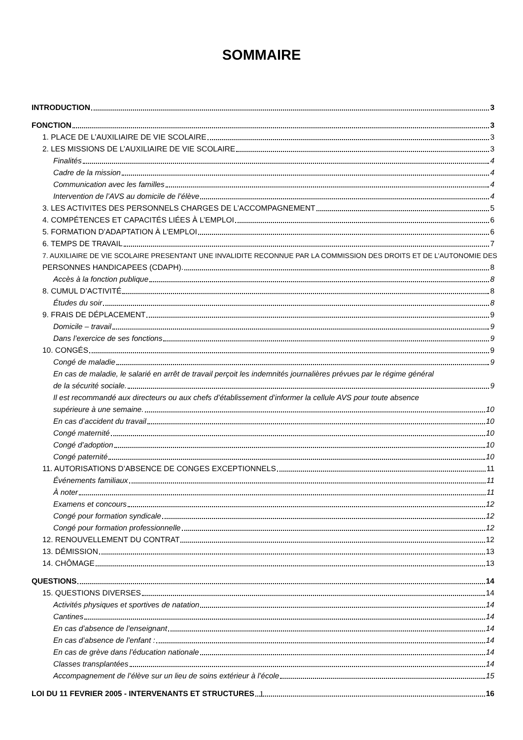SOMMAIRE
INTRODUCTION 3
FONCTION 3
1. PLACE DE L’AUXILIAIRE DE VIE SCOLAIRE 3
2. LES MISSIONS DE L’AUXILIAIRE DE VIE SCOLAIRE 3
Finalités 4
Cadre de la mission 4
Communication avec les familles 4
Intervention de l’AVS au domicile de l’élève 4
3. LES ACTIVITES DES PERSONNELS CHARGES DE L’ACCOMPAGNEMENT 5
4. COMPÉTENCES ET CAPACITÉS LIÉES À L’EMPLOI 6
5. FORMATION D’ADAPTATION À L'EMPLOI 6
6. TEMPS DE TRAVAIL 7
7. AUXILIAIRE DE VIE SCOLAIRE PRESENTANT UNE INVALIDITE RECONNUE PAR LA COMMISSION DES DROITS ET DE L’AUTONOMIE DES
PERSONNES HANDICAPEES (CDAPH). 8
Accès à la fonction publique 8
8. CUMUL D’ACTIVITÉ 8
Études du soir 8
9. FRAIS DE DÉPLACEMENT 9
Domicile – travail 9
Dans l’exercice de ses fonctions 9
10. CONGÉS 9
Congé de maladie 9
En cas de maladie, le salarié en arrêt de travail perçoit les indemnités journalières prévues par le régime général
de la sécurité sociale. 9
Il est recommandé aux directeurs ou aux chefs d’établissement d’informer la cellule AVS pour toute absence
supérieure à une semaine. 10
En cas d’accident du travail 10
Congé maternité 10
Congé d’adoption 10
Congé paternité 10
11. AUTORISATIONS D’ABSENCE DE CONGES EXCEPTIONNELS 11
Événements familiaux 11
À noter 11
Examens et concours 12
Congé pour formation syndicale 12
Congé pour formation professionnelle 12
12. RENOUVELLEMENT DU CONTRAT 12
13. DÉMISSION 13
14. CHÔMAGE 13
QUESTIONS 14
15. QUESTIONS DIVERSES 14
Activités physiques et sportives de natation 14
Cantines 14
En cas d’absence de l’enseignant 14
En cas d’absence de l’enfant : 14
En cas de grève dans l’éducation nationale 14
Classes transplantées 14
Accompagnement de l’élève sur un lieu de soins extérieur à l’école 15
LOI DU 11 FEVRIER 2005 - INTERVENANTS ET STRUCTURES 16
1